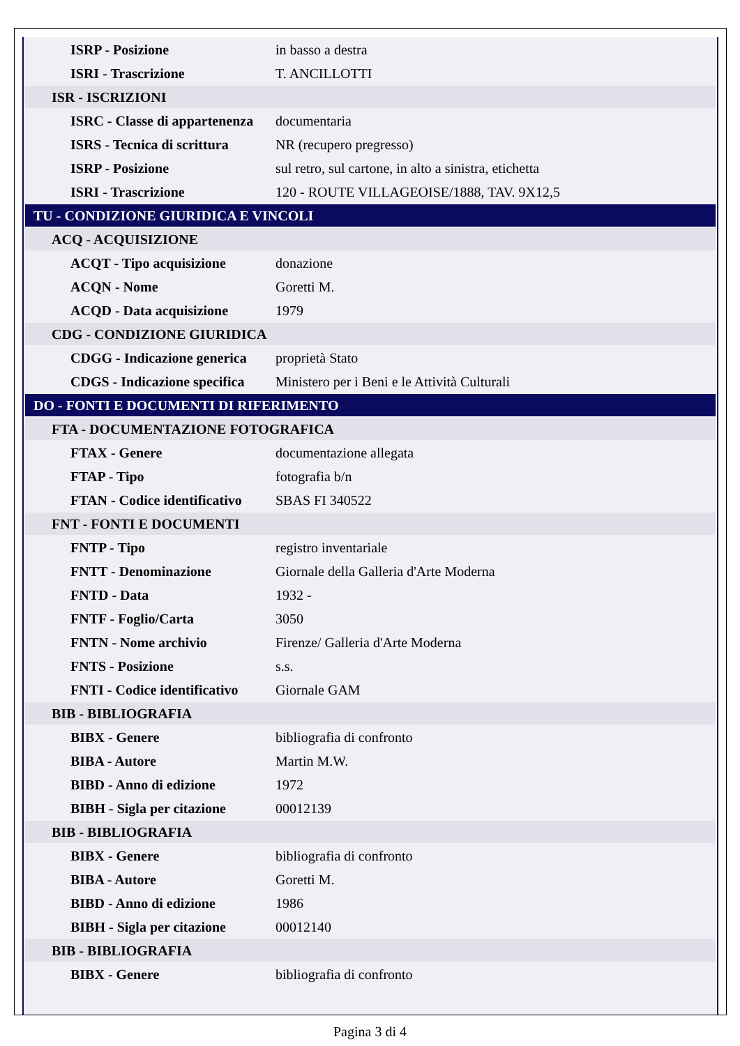| ISRP - Posizione | in basso a destra |
| ISRI - Trascrizione | T. ANCILLOTTI |
| ISR - ISCRIZIONI | |
| ISRC - Classe di appartenenza | documentaria |
| ISRS - Tecnica di scrittura | NR (recupero pregresso) |
| ISRP - Posizione | sul retro, sul cartone, in alto a sinistra, etichetta |
| ISRI - Trascrizione | 120 - ROUTE VILLAGEOISE/1888, TAV. 9X12,5 |
| TU - CONDIZIONE GIURIDICA E VINCOLI | |
| ACQ - ACQUISIZIONE | |
| ACQT - Tipo acquisizione | donazione |
| ACQN - Nome | Goretti M. |
| ACQD - Data acquisizione | 1979 |
| CDG - CONDIZIONE GIURIDICA | |
| CDGG - Indicazione generica | proprietà Stato |
| CDGS - Indicazione specifica | Ministero per i Beni e le Attività Culturali |
| DO - FONTI E DOCUMENTI DI RIFERIMENTO | |
| FTA - DOCUMENTAZIONE FOTOGRAFICA | |
| FTAX - Genere | documentazione allegata |
| FTAP - Tipo | fotografia b/n |
| FTAN - Codice identificativo | SBAS FI 340522 |
| FNT - FONTI E DOCUMENTI | |
| FNTP - Tipo | registro inventariale |
| FNTT - Denominazione | Giornale della Galleria d'Arte Moderna |
| FNTD - Data | 1932 - |
| FNTF - Foglio/Carta | 3050 |
| FNTN - Nome archivio | Firenze/ Galleria d'Arte Moderna |
| FNTS - Posizione | s.s. |
| FNTI - Codice identificativo | Giornale GAM |
| BIB - BIBLIOGRAFIA | |
| BIBX - Genere | bibliografia di confronto |
| BIBA - Autore | Martin M.W. |
| BIBD - Anno di edizione | 1972 |
| BIBH - Sigla per citazione | 00012139 |
| BIB - BIBLIOGRAFIA | |
| BIBX - Genere | bibliografia di confronto |
| BIBA - Autore | Goretti M. |
| BIBD - Anno di edizione | 1986 |
| BIBH - Sigla per citazione | 00012140 |
| BIB - BIBLIOGRAFIA | |
| BIBX - Genere | bibliografia di confronto |
Pagina 3 di 4